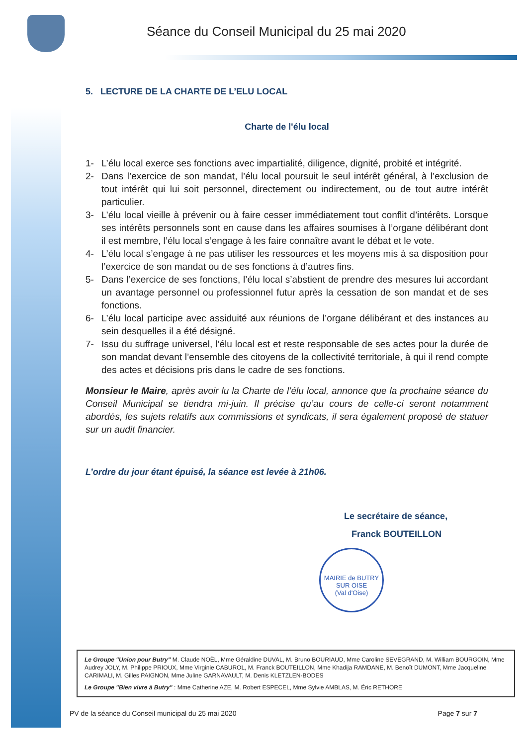Séance du Conseil Municipal du 25 mai 2020
5. LECTURE DE LA CHARTE DE L’ELU LOCAL
Charte de l'élu local
1- L’élu local exerce ses fonctions avec impartialité, diligence, dignité, probité et intégrité.
2- Dans l’exercice de son mandat, l’élu local poursuit le seul intérêt général, à l’exclusion de tout intérêt qui lui soit personnel, directement ou indirectement, ou de tout autre intérêt particulier.
3- L’élu local vieille à prévenir ou à faire cesser immédiatement tout conflit d’intérêts. Lorsque ses intérêts personnels sont en cause dans les affaires soumises à l’organe délibérant dont il est membre, l’élu local s’engage à les faire connaître avant le débat et le vote.
4- L’élu local s’engage à ne pas utiliser les ressources et les moyens mis à sa disposition pour l’exercice de son mandat ou de ses fonctions à d’autres fins.
5- Dans l’exercice de ses fonctions, l’élu local s’abstient de prendre des mesures lui accordant un avantage personnel ou professionnel futur après la cessation de son mandat et de ses fonctions.
6- L’élu local participe avec assiduité aux réunions de l’organe délibérant et des instances au sein desquelles il a été désigné.
7- Issu du suffrage universel, l’élu local est et reste responsable de ses actes pour la durée de son mandat devant l’ensemble des citoyens de la collectivité territoriale, à qui il rend compte des actes et décisions pris dans le cadre de ses fonctions.
Monsieur le Maire, après avoir lu la Charte de l’élu local, annonce que la prochaine séance du Conseil Municipal se tiendra mi-juin. Il précise qu’au cours de celle-ci seront notamment abordés, les sujets relatifs aux commissions et syndicats, il sera également proposé de statuer sur un audit financier.
L’ordre du jour étant épuisé, la séance est levée à 21h06.
Le secrétaire de séance,
Franck BOUTEILLON
MAIRIE de BUTRY SUR OISE
(Val d'Oise)
Le Groupe "Union pour Butry" M. Claude NOËL, Mme Géraldine DUVAL, M. Bruno BOURIAUD, Mme Caroline SEVEGRAND, M. William BOURGOIN, Mme Audrey JOLY, M. Philippe PRIOUX, Mme Virginie CABUROL, M. Franck BOUTEILLON, Mme Khadija RAMDANE, M. Benoît DUMONT, Mme Jacqueline CARIMALI, M. Gilles PAIGNON, Mme Juline GARNAVAULT, M. Denis KLETZLEN-BODES
Le Groupe "Bien vivre à Butry" : Mme Catherine AZE, M. Robert ESPECEL, Mme Sylvie AMBLAS, M. Éric RETHORE
PV de la séance du Conseil municipal du 25 mai 2020 Page 7 sur 7